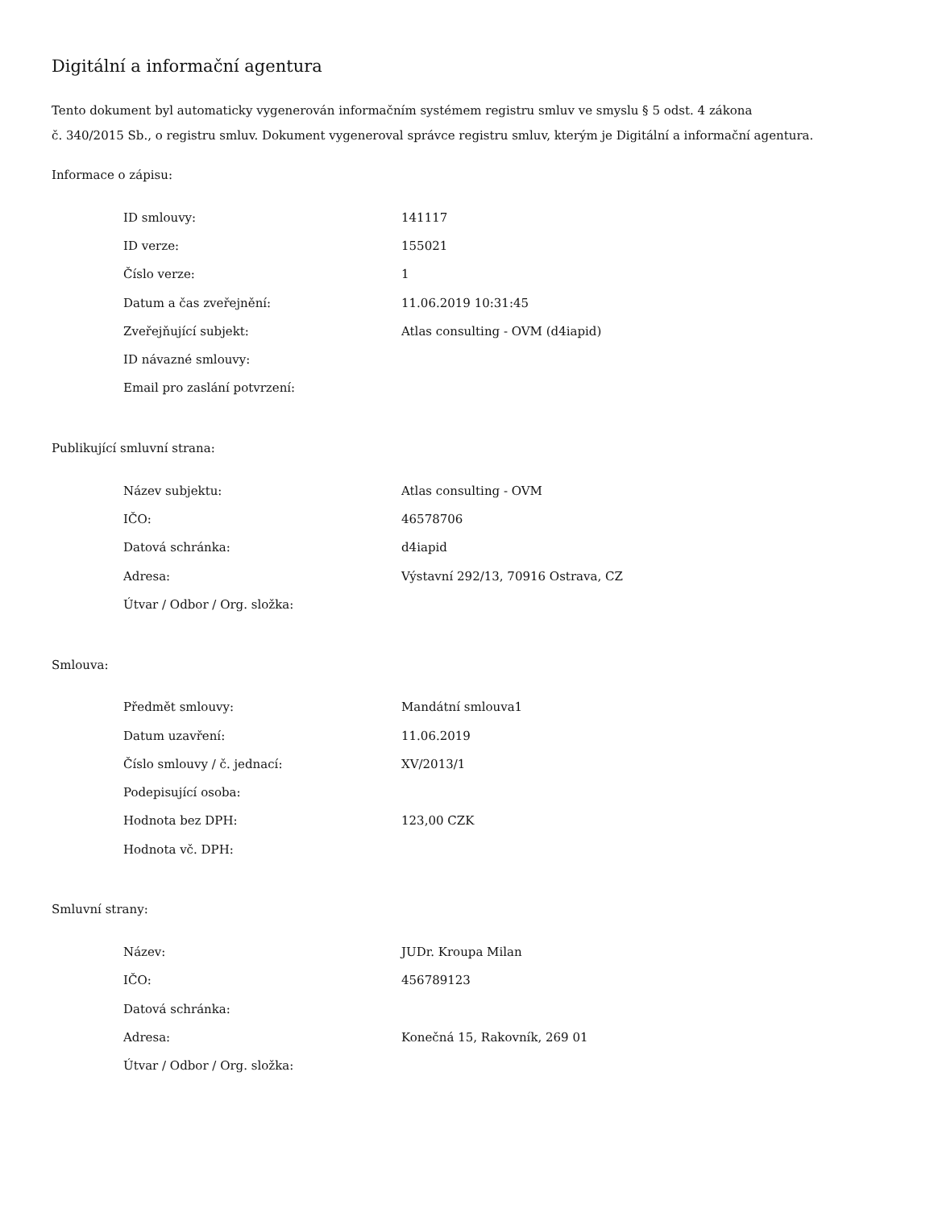Digitální a informační agentura
Tento dokument byl automaticky vygenerován informačním systémem registru smluv ve smyslu § 5 odst. 4 zákona
č. 340/2015 Sb., o registru smluv. Dokument vygeneroval správce registru smluv, kterým je Digitální a informační agentura.
Informace o zápisu:
| ID smlouvy: | 141117 |
| ID verze: | 155021 |
| Číslo verze: | 1 |
| Datum a čas zveřejnění: | 11.06.2019 10:31:45 |
| Zveřejňující subjekt: | Atlas consulting - OVM (d4iapid) |
| ID návazné smlouvy: | |
| Email pro zaslání potvrzení: | |
Publikující smluvní strana:
| Název subjektu: | Atlas consulting - OVM |
| IČO: | 46578706 |
| Datová schránka: | d4iapid |
| Adresa: | Výstavní 292/13, 70916 Ostrava, CZ |
| Útvar / Odbor / Org. složka: | |
Smlouva:
| Předmět smlouvy: | Mandátní smlouva1 |
| Datum uzavření: | 11.06.2019 |
| Číslo smlouvy / č. jednací: | XV/2013/1 |
| Podepisující osoba: | |
| Hodnota bez DPH: | 123,00 CZK |
| Hodnota vč. DPH: | |
Smluvní strany:
| Název: | JUDr. Kroupa Milan |
| IČO: | 456789123 |
| Datová schránka: | |
| Adresa: | Konečná 15, Rakovník, 269 01 |
| Útvar / Odbor / Org. složka: | |